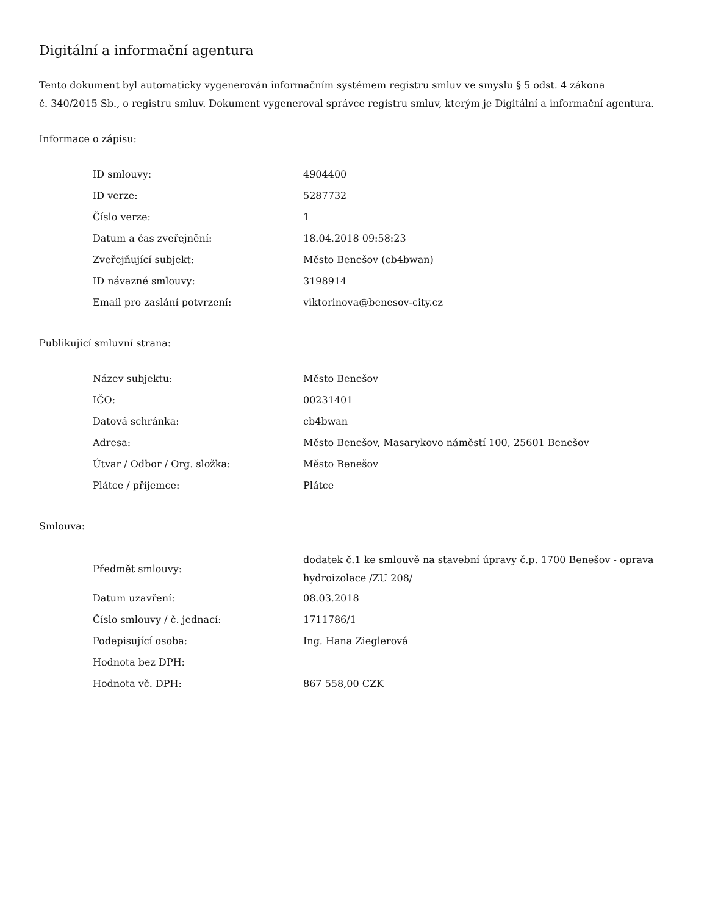Digitální a informační agentura
Tento dokument byl automaticky vygenerován informačním systémem registru smluv ve smyslu § 5 odst. 4 zákona
č. 340/2015 Sb., o registru smluv. Dokument vygeneroval správce registru smluv, kterým je Digitální a informační agentura.
Informace o zápisu:
| ID smlouvy: | 4904400 |
| ID verze: | 5287732 |
| Číslo verze: | 1 |
| Datum a čas zveřejnění: | 18.04.2018 09:58:23 |
| Zveřejňující subjekt: | Město Benešov (cb4bwan) |
| ID návazné smlouvy: | 3198914 |
| Email pro zaslání potvrzení: | viktorinova@benesov-city.cz |
Publikující smluvní strana:
| Název subjektu: | Město Benešov |
| IČO: | 00231401 |
| Datová schránka: | cb4bwan |
| Adresa: | Město Benešov, Masarykovo náměstí 100, 25601 Benešov |
| Útvar / Odbor / Org. složka: | Město Benešov |
| Plátce / příjemce: | Plátce |
Smlouva:
| Předmět smlouvy: | dodatek č.1 ke smlouvě na stavební úpravy č.p. 1700 Benešov - oprava hydroizolace /ZU 208/ |
| Datum uzavření: | 08.03.2018 |
| Číslo smlouvy / č. jednací: | 1711786/1 |
| Podepisující osoba: | Ing. Hana Zieglerová |
| Hodnota bez DPH: | |
| Hodnota vč. DPH: | 867 558,00 CZK |